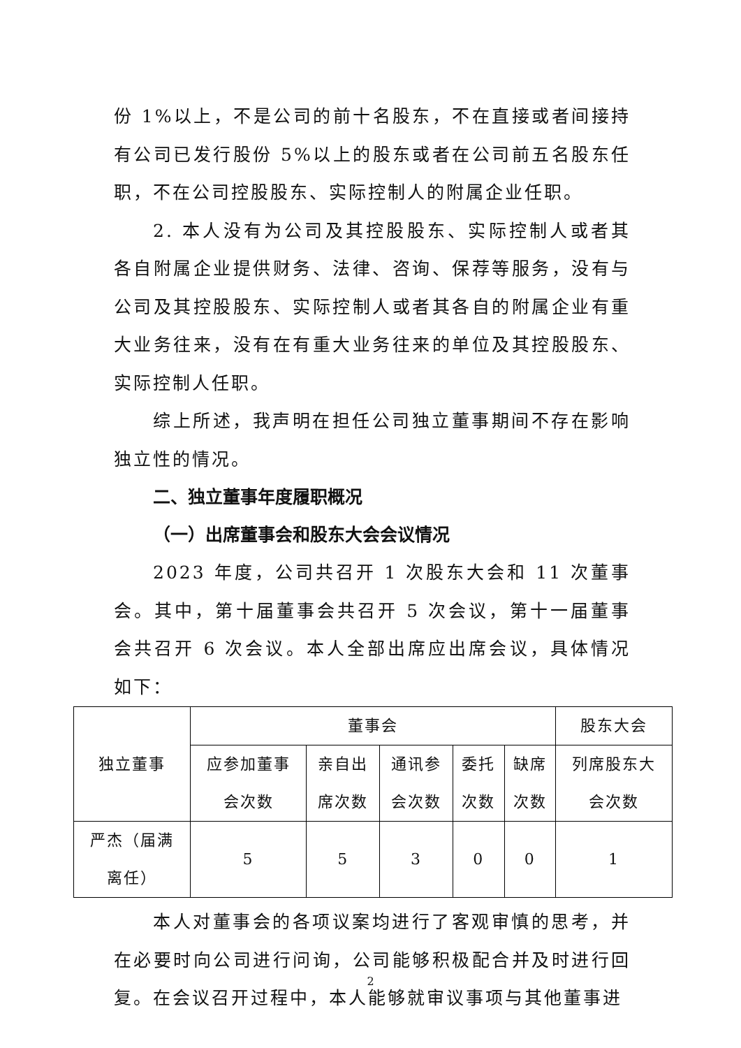份 1%以上，不是公司的前十名股东，不在直接或者间接持有公司已发行股份 5%以上的股东或者在公司前五名股东任职，不在公司控股股东、实际控制人的附属企业任职。
2. 本人没有为公司及其控股股东、实际控制人或者其各自附属企业提供财务、法律、咨询、保荐等服务，没有与公司及其控股股东、实际控制人或者其各自的附属企业有重大业务往来，没有在有重大业务往来的单位及其控股股东、实际控制人任职。
综上所述，我声明在担任公司独立董事期间不存在影响独立性的情况。
二、独立董事年度履职概况
（一）出席董事会和股东大会会议情况
2023 年度，公司共召开 1 次股东大会和 11 次董事会。其中，第十届董事会共召开 5 次会议，第十一届董事会共召开 6 次会议。本人全部出席应出席会议，具体情况如下：
| 独立董事 | 董事会 | | | | | 股东大会 |
| --- | --- | --- | --- | --- | --- | --- |
| | 应参加董事 会次数 | 亲自出 席次数 | 通讯参 会次数 | 委托 次数 | 缺席 次数 | 列席股东大 会次数 |
| 严杰（届满 离任） | 5 | 5 | 3 | 0 | 0 | 1 |
本人对董事会的各项议案均进行了客观审慎的思考，并在必要时向公司进行问询，公司能够积极配合并及时进行回复。在会议召开过程中，本人能够就审议事项与其他董事进
2